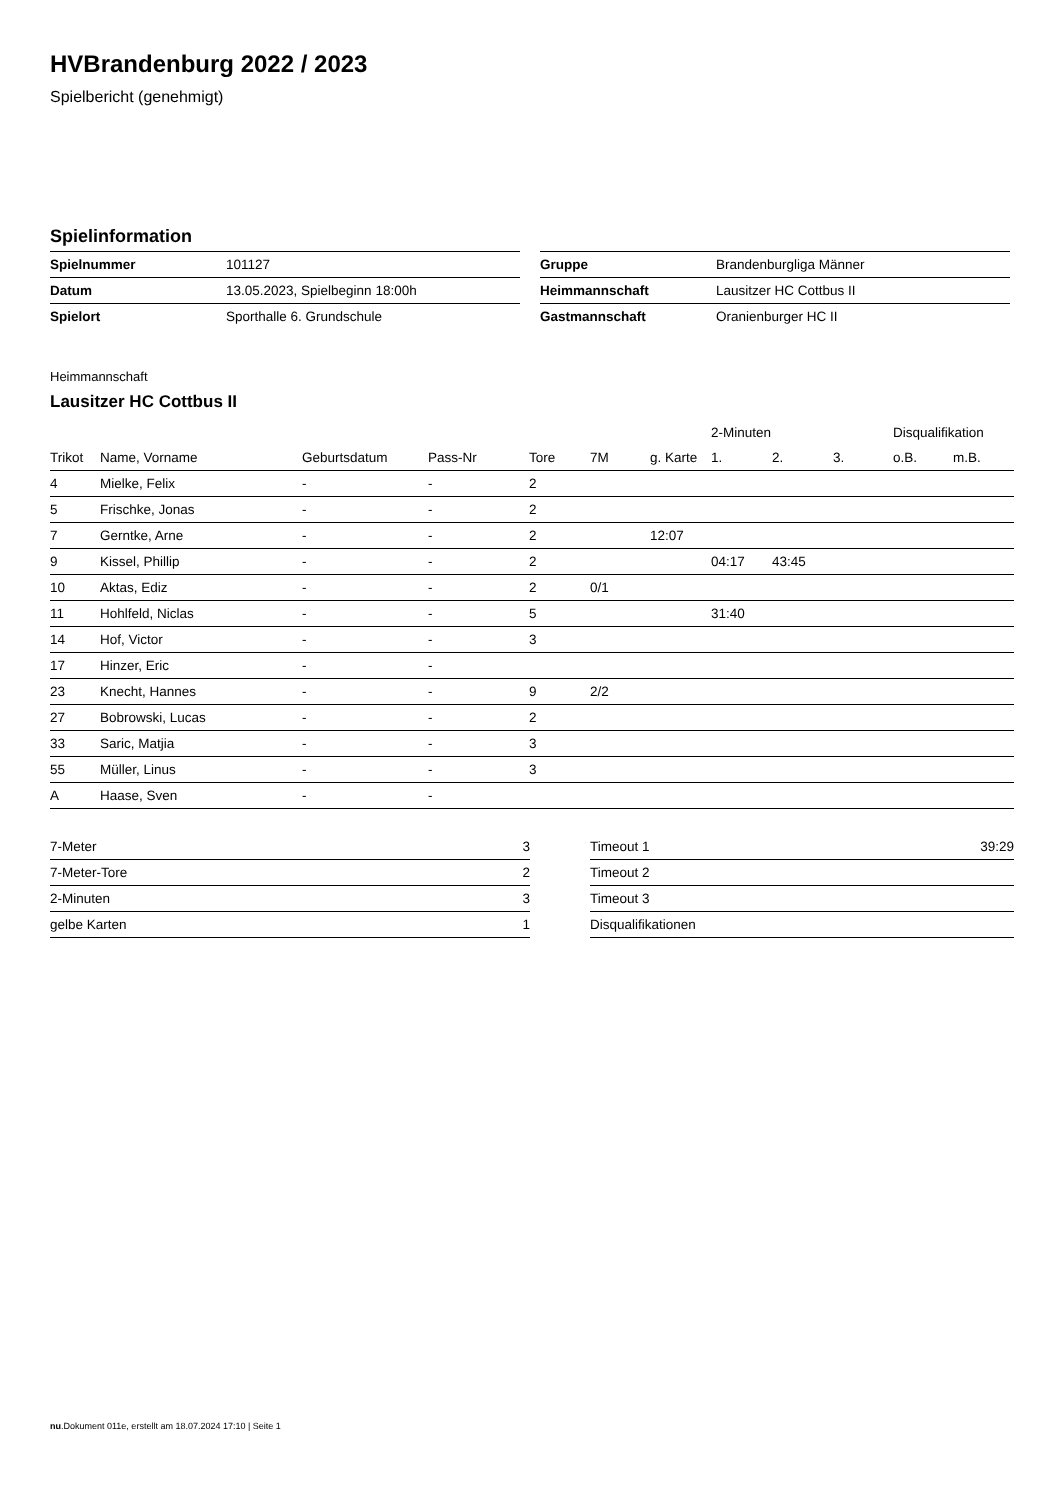HVBrandenburg 2022 / 2023
Spielbericht (genehmigt)
Spielinformation
| Spielnummer | 101127 |
| Datum | 13.05.2023, Spielbeginn 18:00h |
| Spielort | Sporthalle 6. Grundschule |
| Gruppe | Brandenburgliga Männer |
| Heimmannschaft | Lausitzer HC Cottbus II |
| Gastmannschaft | Oranienburger HC II |
Heimmannschaft
Lausitzer HC Cottbus II
| | | | | | | | 2-Minuten | | | Disqualifikation | |
| --- | --- | --- | --- | --- | --- | --- | --- | --- | --- | --- | --- |
| Trikot | Name, Vorname | Geburtsdatum | Pass-Nr | Tore | 7M | g. Karte | 1. | 2. | 3. | o.B. | m.B. |
| 4 | Mielke, Felix | - | - | 2 | | | | | | | |
| 5 | Frischke, Jonas | - | - | 2 | | | | | | | |
| 7 | Gerntke, Arne | - | - | 2 | | 12:07 | | | | | |
| 9 | Kissel, Phillip | - | - | 2 | | | 04:17 | 43:45 | | | |
| 10 | Aktas, Ediz | - | - | 2 | 0/1 | | | | | | |
| 11 | Hohlfeld, Niclas | - | - | 5 | | | 31:40 | | | | |
| 14 | Hof, Victor | - | - | 3 | | | | | | | |
| 17 | Hinzer, Eric | - | - | | | | | | | | |
| 23 | Knecht, Hannes | - | - | 9 | 2/2 | | | | | | |
| 27 | Bobrowski, Lucas | - | - | 2 | | | | | | | |
| 33 | Saric, Matjia | - | - | 3 | | | | | | | |
| 55 | Müller, Linus | - | - | 3 | | | | | | | |
| A | Haase, Sven | - | - | | | | | | | | |
| 7-Meter | 3 |
| 7-Meter-Tore | 2 |
| 2-Minuten | 3 |
| gelbe Karten | 1 |
| Timeout 1 | 39:29 |
| Timeout 2 | |
| Timeout 3 | |
| Disqualifikationen | |
nu.Dokument 011e, erstellt am 18.07.2024 17:10 | Seite 1